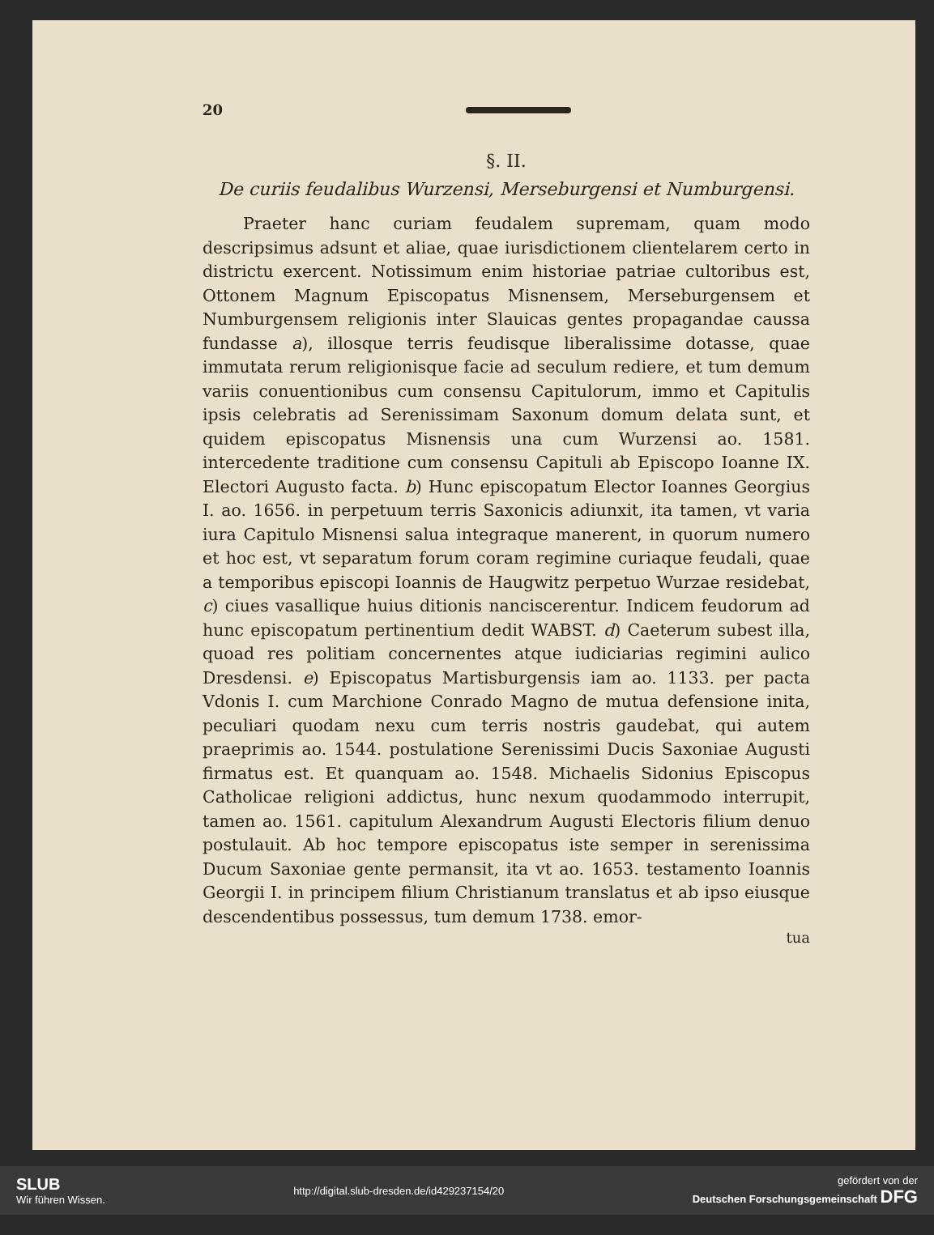20
§. II.
De curiis feudalibus Wurzensi, Merseburgensi et Numburgensi.
Praeter hanc curiam feudalem supremam, quam modo descripsimus adsunt et aliae, quae iurisdictionem clientelarem certo in districtu exercent. Notissimum enim historiae patriae cultoribus est, Ottonem Magnum Episcopatus Misnensem, Merseburgensem et Numburgensem religionis inter Slauicas gentes propagandae caussa fundasse a), illosque terris feudisque liberalissime dotasse, quae immutata rerum religionisque facie ad seculum rediere, et tum demum variis conuentionibus cum consensu Capitulorum, immo et Capitulis ipsis celebratis ad Serenissimam Saxonum domum delata sunt, et quidem episcopatus Misnensis una cum Wurzensi ao. 1581. intercedente traditione cum consensu Capituli ab Episcopo Ioanne IX. Electori Augusto facta. b) Hunc episcopatum Elector Ioannes Georgius I. ao. 1656. in perpetuum terris Saxonicis adiunxit, ita tamen, vt varia iura Capitulo Misnensi salua integraque manerent, in quorum numero et hoc est, vt separatum forum coram regimine curiaque feudali, quae a temporibus episcopi Ioannis de Haugwitz perpetuo Wurzae residebat, c) ciues vasallique huius ditionis nanciscerentur. Indicem feudorum ad hunc episcopatum pertinentium dedit WABST. d) Caeterum subest illa, quoad res politiam concernentes atque iudiciarias regimini aulico Dresdensi. e) Episcopatus Martisburgensis iam ao. 1133. per pacta Vdonis I. cum Marchione Conrado Magno de mutua defensione inita, peculiari quodam nexu cum terris nostris gaudebat, qui autem praeprimis ao. 1544. postulatione Serenissimi Ducis Saxoniae Augusti firmatus est. Et quanquam ao. 1548. Michaelis Sidonius Episcopus Catholicae religioni addictus, hunc nexum quodammodo interrupit, tamen ao. 1561. capitulum Alexandrum Augusti Electoris filium denuo postulauit. Ab hoc tempore episcopatus iste semper in serenissima Ducum Saxoniae gente permansit, ita vt ao. 1653. testamento Ioannis Georgii I. in principem filium Christianum translatus et ab ipso eiusque descendentibus possessus, tum demum 1738. emor-
tua
SLUB
Wir führen Wissen.
http://digital.slub-dresden.de/id429237154/20
gefördert von der
Deutschen Forschungsgemeinschaft DFG